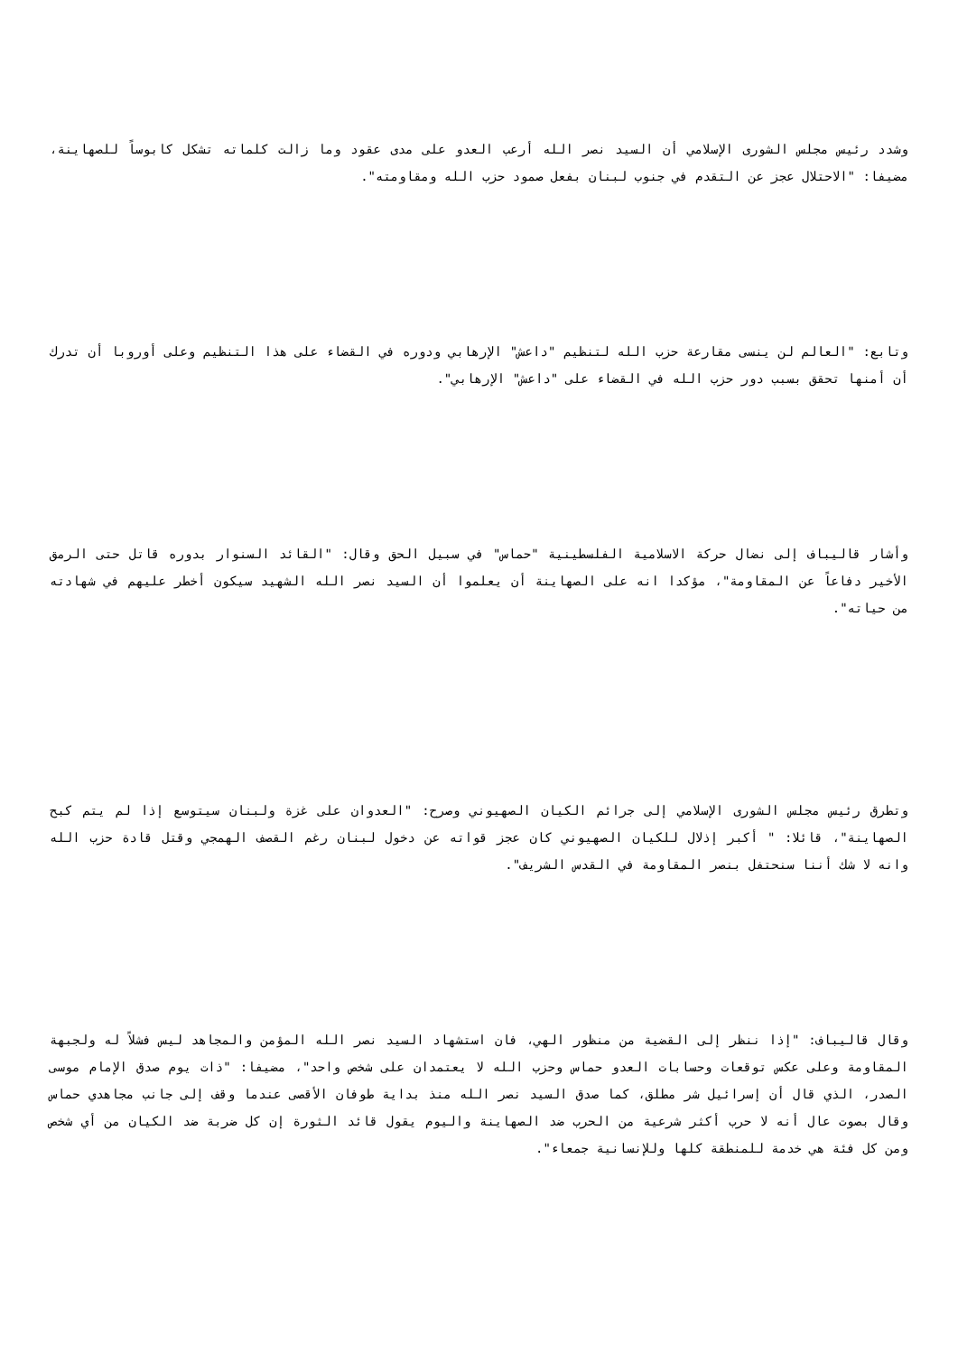وشدد رئيس مجلس الشورى الإسلامي أن السيد نصر الله أرعب العدو على مدى عقود وما زالت كلماته تشكل كابوساً للصهاينة، مضيفا: "الاحتلال عجز عن التقدم في جنوب لبنان بفعل صمود حزب الله ومقاومته".
وتابع: "العالم لن ينسى مقارعة حزب الله لتنظيم "داعش" الإرهابي ودوره في القضاء على هذا التنظيم وعلى أوروبا أن تدرك أن أمنها تحقق بسبب دور حزب الله في القضاء على "داعش" الإرهابي".
وأشار قاليباف إلى نضال حركة الاسلامية الفلسطينية "حماس" في سبيل الحق وقال: "القائد السنوار بدوره قاتل حتى الرمق الأخير دفاعاً عن المقاومة"، مؤكدا انه على الصهاينة أن يعلموا أن السيد نصر الله الشهيد سيكون أخطر عليهم في شهادته من حياته".
وتطرق رئيس مجلس الشورى الإسلامي إلى جرائم الكيان الصهيوني وصرح: "العدوان على غزة ولبنان سيتوسع إذا لم يتم كبح الصهاينة"، قائلا: " أكبر إذلال للكيان الصهيوني كان عجز قواته عن دخول لبنان رغم القصف الهمجي وقتل قادة حزب الله وانه لا شك أننا سنحتفل بنصر المقاومة في القدس الشريف".
وقال قاليباف: "إذا ننظر إلى القضية من منظور الهي، فان استشهاد السيد نصر الله المؤمن والمجاهد ليس فشلاً له ولجبهة المقاومة وعلى عكس توقعات وحسابات العدو حماس وحزب الله لا يعتمدان على شخص واحد"، مضيفا: "ذات يوم صدق الإمام موسى الصدر، الذي قال أن إسرائيل شر مطلق، كما صدق السيد نصر الله منذ بداية طوفان الأقصى عندما وقف إلى جانب مجاهدي حماس وقال بصوت عال أنه لا حرب أكثر شرعية من الحرب ضد الصهاينة واليوم يقول قائد الثورة إن كل ضربة ضد الكيان من أي شخص ومن كل فئة هي خدمة للمنطقة كلها وللإنسانية جمعاء".